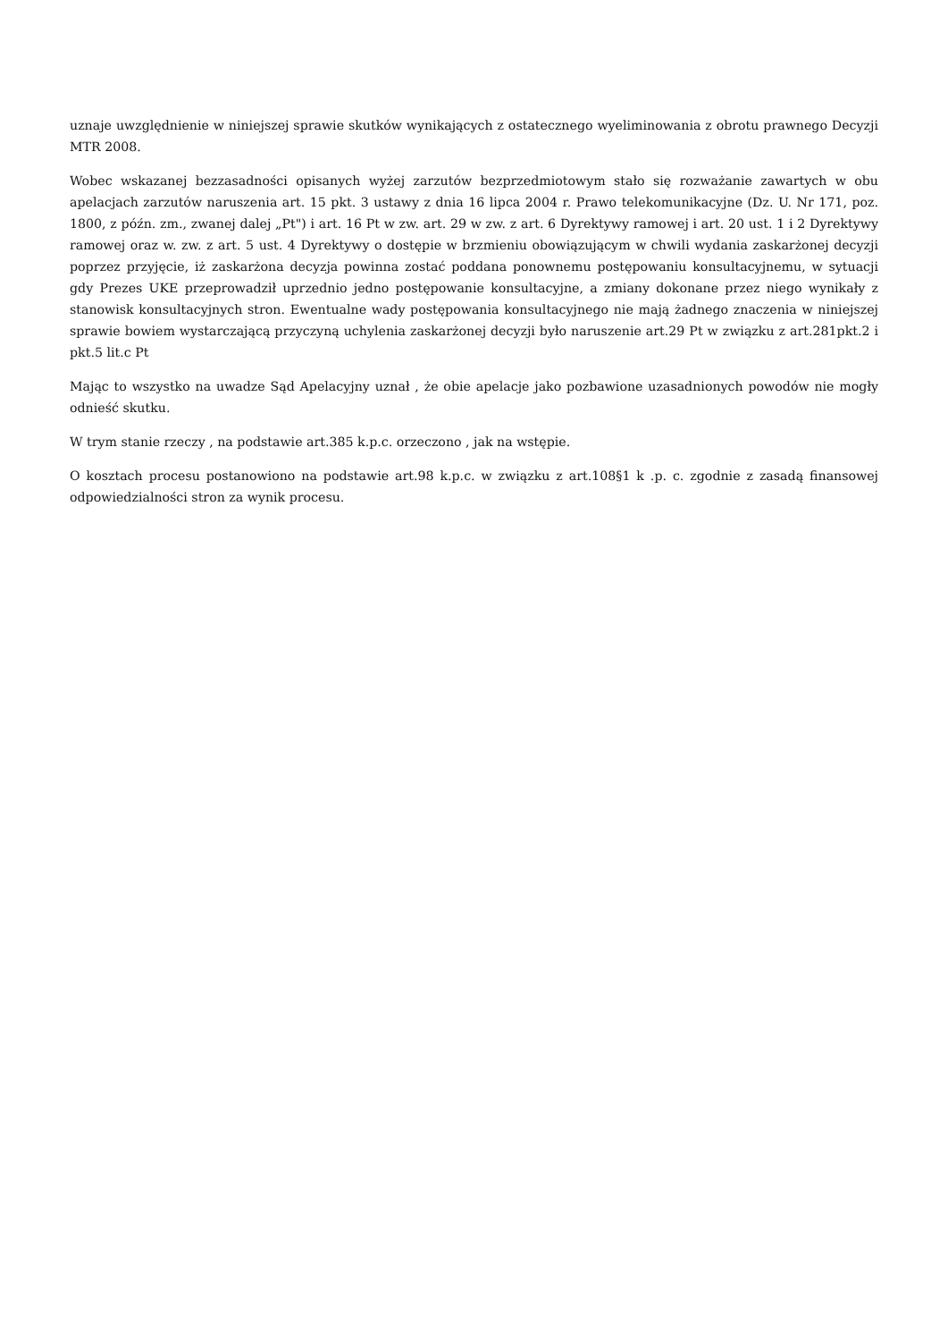uznaje uwzględnienie w niniejszej sprawie skutków wynikających z ostatecznego wyeliminowania z obrotu prawnego Decyzji MTR 2008.
Wobec wskazanej bezzasadności opisanych wyżej zarzutów bezprzedmiotowym stało się rozważanie zawartych w obu apelacjach zarzutów naruszenia art. 15 pkt. 3 ustawy z dnia 16 lipca 2004 r. Prawo telekomunikacyjne (Dz. U. Nr 171, poz. 1800, z późn. zm., zwanej dalej „Pt") i art. 16 Pt w zw. art. 29 w zw. z art. 6 Dyrektywy ramowej i art. 20 ust. 1 i 2 Dyrektywy ramowej oraz w. zw. z art. 5 ust. 4 Dyrektywy o dostępie w brzmieniu obowiązującym w chwili wydania zaskarżonej decyzji poprzez przyjęcie, iż zaskarżona decyzja powinna zostać poddana ponownemu postępowaniu konsultacyjnemu, w sytuacji gdy Prezes UKE przeprowadził uprzednio jedno postępowanie konsultacyjne, a zmiany dokonane przez niego wynikały z stanowisk konsultacyjnych stron. Ewentualne wady postępowania konsultacyjnego nie mają żadnego znaczenia w niniejszej sprawie bowiem wystarczającą przyczyną uchylenia zaskarżonej decyzji było naruszenie art.29 Pt w związku z art.281pkt.2 i pkt.5 lit.c Pt
Mając to wszystko na uwadze Sąd Apelacyjny uznał , że obie apelacje jako pozbawione uzasadnionych powodów nie mogły odnieść skutku.
W trym stanie rzeczy , na podstawie art.385 k.p.c. orzeczono , jak na wstępie.
O kosztach procesu postanowiono na podstawie art.98 k.p.c. w związku z art.108§1 k .p. c. zgodnie z zasadą finansowej odpowiedzialności stron za wynik procesu.